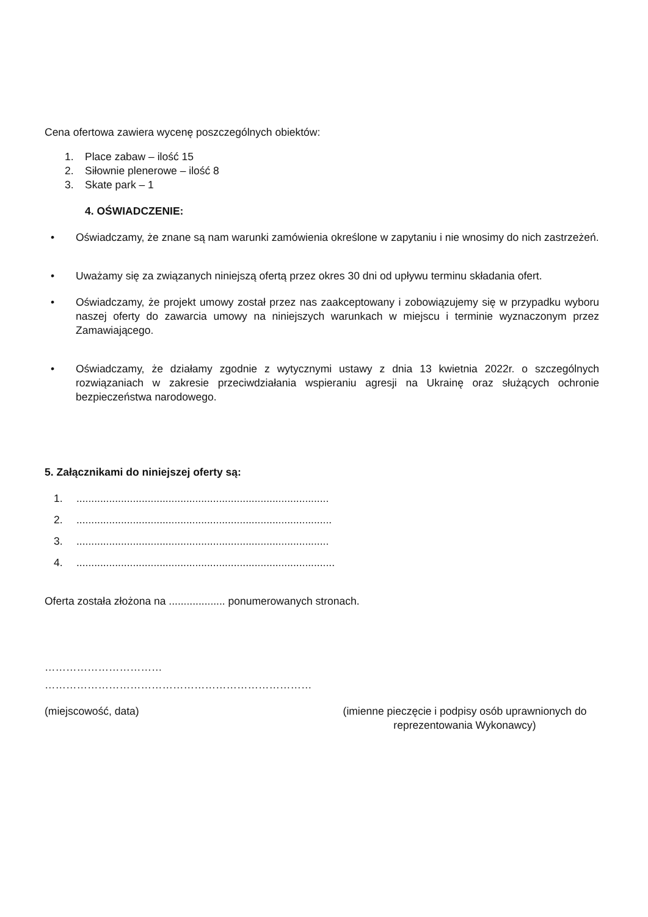Cena ofertowa zawiera wycenę poszczególnych obiektów:
1. Place zabaw – ilość 15
2. Siłownie plenerowe – ilość 8
3. Skate park – 1
4. OŚWIADCZENIE:
• Oświadczamy, że znane są nam warunki zamówienia określone w zapytaniu i nie wnosimy do nich zastrzeżeń.
• Uważamy się za związanych niniejszą ofertą przez okres 30 dni od upływu terminu składania ofert.
• Oświadczamy, że projekt umowy został przez nas zaakceptowany i zobowiązujemy się w przypadku wyboru naszej oferty do zawarcia umowy na niniejszych warunkach w miejscu i terminie wyznaczonym przez Zamawiającego.
• Oświadczamy, że działamy zgodnie z wytycznymi ustawy z dnia 13 kwietnia 2022r. o szczególnych rozwiązaniach w zakresie przeciwdziałania wspieraniu agresji na Ukrainę oraz służących ochronie bezpieczeństwa narodowego.
5. Załącznikami do niniejszej oferty są:
1......................................................................................
2.......................................................................................
3......................................................................................
4........................................................................................
Oferta została złożona na ................... ponumerowanych stronach.
……………………………
…………………………………………………………………
(miejscowość, data) (imienne pieczęcie i podpisy osób uprawnionych do
reprezentowania Wykonawcy)